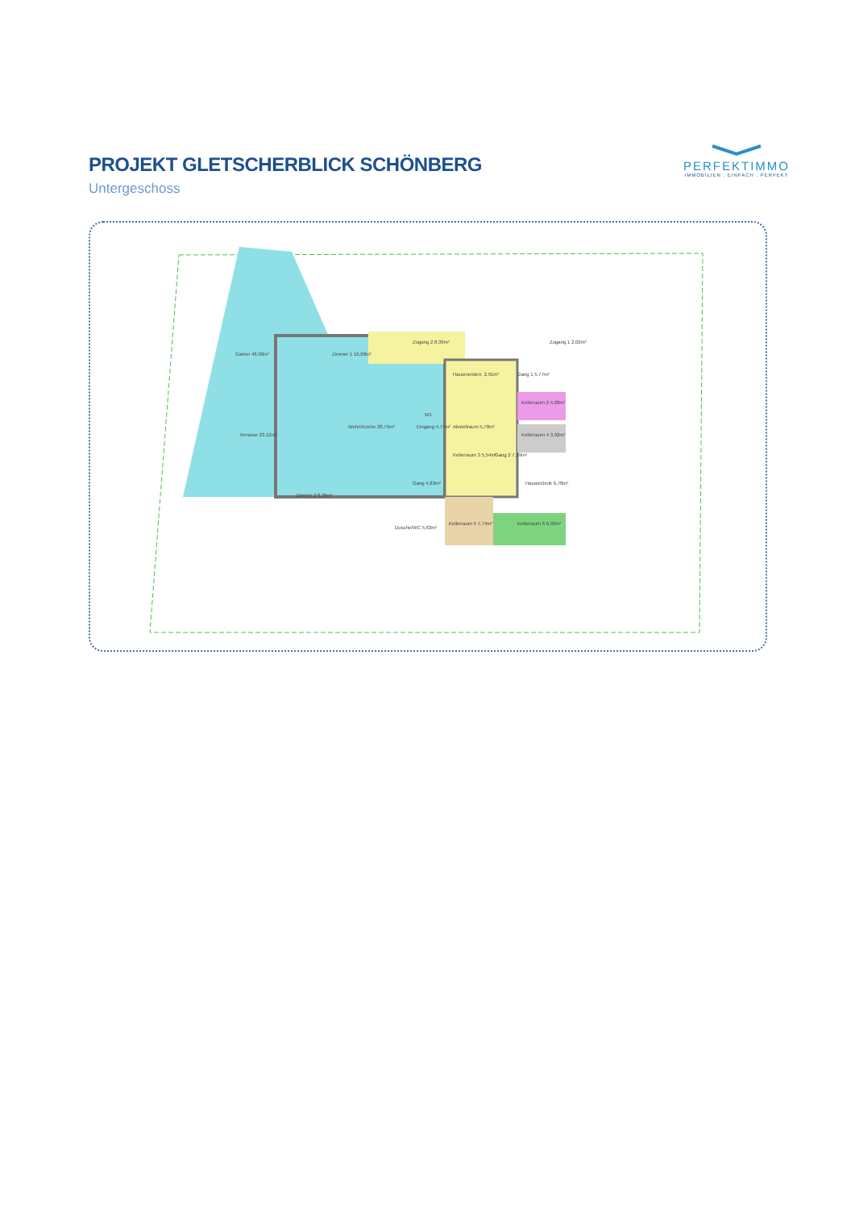PROJEKT GLETSCHERBLICK SCHÖNBERG
Untergeschoss
PERFEKTIMMO
IMMOBILIEN . EINFACH . PERFEKT
Garten 48,98m²
Terrasse 23,12m²
Zimmer 1 16,68m²
Wohn/Küche 28,79m²
Zimmer 2 8,36m²
Zugang 2 8,39m²
Zugang 1 2,02m²
Hausmeisterr. 2,91m²
Gang 1 5,77m²
W1
Eingang 4,77m²
Abstellraum 5,78m²
Kellerraum 2 4,08m²
Kellerraum 4 3,92m²
Kellerraum 3 5,54m²
Gang 2 7,39m²
Gang 4,83m²
Haustechnik 6,78m²
Dusche/WC 5,63m²
Kellerraum 5 7,74m²
Kellerraum 6 6,93m²